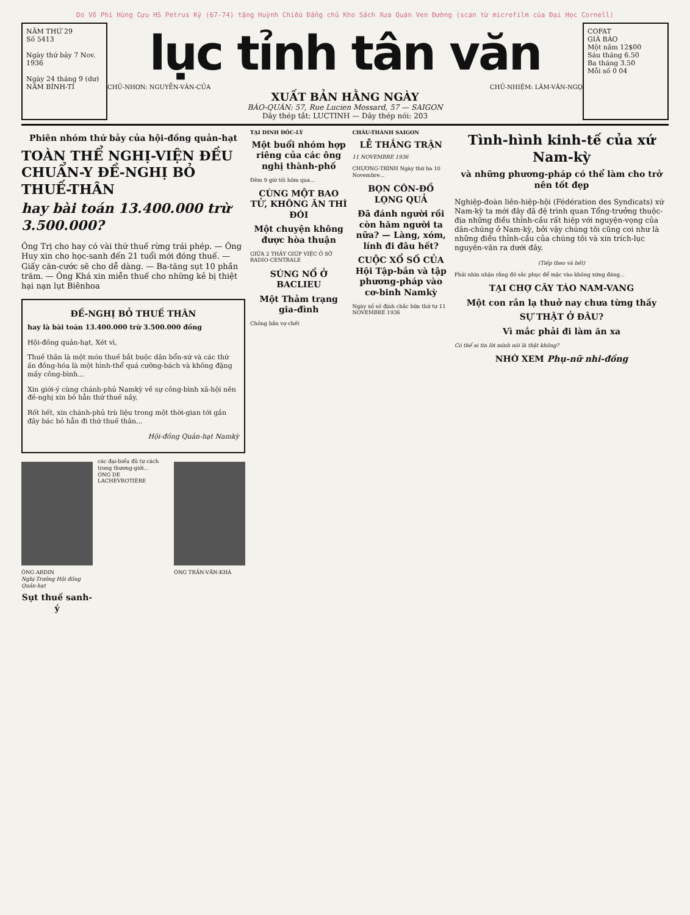Do Võ Phi Hùng Cựu HS Petrus Ký (67-74) tặng Huỳnh Chiếu Đẳng chủ Kho Sách Xưa Quán Ven Đường (scan từ microfilm của Đại Học Cornell)
NĂM THỨ 29
Số 5413
Ngày thứ bảy 7 Nov. 1936
Ngày 24 tháng 9 (dư)
NĂM BÍNH-TÍ
lục tỉnh tân văn
CHỦ-NHƠN: NGUYỄN-VĂN-CỦA CHỦ-NHIỆM: LÂM-VĂN-NGỌ
XUẤT BẢN HẰNG NGÀY
BÁO-QUÁN: 57, Rue Lucien Mossard, 57 — SAIGON
Dây thép tắt: LUCTINH — Dây thép nói: 203
COFAT
GIÁ BÁO
Một năm 12$00
Sáu tháng 6.50
Ba tháng 3.50
Mỗi số 0 04
Phiên nhóm thứ bảy của hội-đồng quản-hạt
TOÀN THỂ NGHỊ-VIỆN ĐỀU CHUẨN-Y ĐỀ-NGHỊ BỎ THUẾ-THÂN
hay bài toán 13.400.000 trừ 3.500.000?
Ông Trị cho hay có vài thứ thuế rừng trái phép. — Ông Huy xin cho học-sanh đến 21 tuổi mới đóng thuế. — Giấy căn-cước sẽ cho dễ dàng. — Ba-tăng sụt 10 phần trăm. — Ông Khá xin miễn thuế cho những kẻ bị thiệt hại nạn lụt Biênhoa
ĐỀ-NGHỊ BỎ THUẾ THÂN
hay là bài toán 13.400.000 trừ 3.500.000 đồng
Hội-đồng quản-hạt, Xét vì,
Thuế thân là một món thuế bắt buộc dân bổn-xứ và các thứ ấn đồng-hóa là một hình-thể quá cưỡng-bách và không đặng mấy công-bình...
Xin giới-ý cùng chánh-phủ Namkỳ về sự công-bình xã-hội nên đề-nghị xin bỏ hẳn thứ thuế nầy,
Rốt hết, xin chánh-phủ trù liệu trong một thời-gian tới gần đây bác bỏ hẳn đi thứ thuế thân...
Hội-đồng Quản-hạt Namkỳ
ÔNG ARDIN
Nghị-Trưởng Hội đồng Quản-hạt
Sụt thuế sanh-ý
các đại-biểu đủ tư cách trong thương-giới...
ÔNG DE LACHEVROTIÈRE
ÔNG TRẦN-VĂN-KHÁ
TẠI DINH ĐỐC-LÝ
Một buổi nhóm hợp riêng của các ông nghị thành-phố
Đêm 9 giờ tối hôm qua...
CÙNG MỘT BAO TỬ, KHÔNG ĂN THÌ ĐÓI
Một chuyện không được hòa thuận
GIỮA 2 THẦY GIÚP VIỆC Ở SỞ RADIO-CENTRALE
SÚNG NỔ Ở BACLIEU
Một Thảm trạng gia-đình
Chồng bắn vợ chết
CHÂU-THÀNH SAIGON
LỄ THẮNG TRẬN
11 NOVEMBRE 1936
CHƯƠNG-TRÌNH Ngày thứ ba 10 Novembre...
BỌN CÔN-ĐỒ LỌNG QUẢ
Đã đánh người rồi còn hăm người ta nữa? — Làng, xóm, lính đi đâu hết?
CUỘC XỔ SỐ CỦA Hội Tập-bắn và tập phương-pháp vào cơ-binh Namkỳ
Ngày xổ số định chắc bữa thứ tư 11 NOVEMBRE 1936
Tình-hình kinh-tế của xứ Nam-kỳ
và những phương-pháp có thể làm cho trở nên tốt đẹp
Nghiệp-đoàn liên-hiệp-hội (Fédération des Syndicats) xứ Nam-kỳ ta mới đây đã đệ trình quan Tổng-trưởng thuộc-địa những điều thỉnh-cầu rất hiệp với nguyện-vọng của dân-chúng ở Nam-kỳ, bởi vậy chúng tôi cũng coi như là những điều thỉnh-cầu của chúng tôi và xin trích-lục nguyên-văn ra dưới đây.
(Tiếp theo và hết)
Phải nhìn nhận rằng đồ sắc phục để mặc vào không xứng đáng...
TẠI CHỢ CÂY TÁO NAM-VANG
Một con rắn lạ thuở nay chưa từng thấy
SỰ THẬT Ở ĐÂU?
Vì mắc phải đi làm ăn xa
Có thể ai tin lời mình nói là thật không?
NHỚ XEM Phụ-nữ nhi-đồng